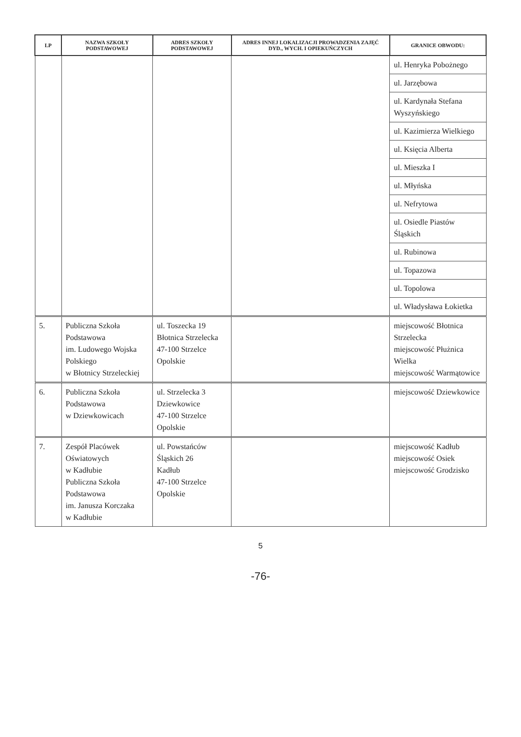| LP | NAZWA SZKOŁY PODSTAWOWEJ | ADRES SZKOŁY PODSTAWOWEJ | ADRES INNEJ LOKALIZACJI PROWADZENIA ZAJĘĆ DYD., WYCH. I OPIEKUŃCZYCH | GRANICE OBWODU: |
| --- | --- | --- | --- | --- |
| | | | | ul. Henryka Pobożnego |
| | | | | ul. Jarzębowa |
| | | | | ul. Kardynała Stefana Wyszyńskiego |
| | | | | ul. Kazimierza Wielkiego |
| | | | | ul. Księcia Alberta |
| | | | | ul. Mieszka I |
| | | | | ul. Młyńska |
| | | | | ul. Nefrytowa |
| | | | | ul. Osiedle Piastów Śląskich |
| | | | | ul. Rubinowa |
| | | | | ul. Topazowa |
| | | | | ul. Topolowa |
| | | | | ul. Władysława Łokietka |
| 5. | Publiczna Szkoła Podstawowa im. Ludowego Wojska Polskiego w Błotnicy Strzeleckiej | ul. Toszecka 19 Błotnica Strzelecka 47-100 Strzelce Opolskie | | miejscowość Błotnica Strzelecka miejscowość Płużnica Wielka miejscowość Warmątowice |
| 6. | Publiczna Szkoła Podstawowa w Dziewkowicach | ul. Strzelecka 3 Dziewkowice 47-100 Strzelce Opolskie | | miejscowość Dziewkowice |
| 7. | Zespół Placówek Oświatowych w Kadłubie Publiczna Szkoła Podstawowa im. Janusza Korczaka w Kadłubie | ul. Powstańców Śląskich 26 Kadłub 47-100 Strzelce Opolskie | | miejscowość Kadłub miejscowość Osiek miejscowość Grodzisko |
5
-76-